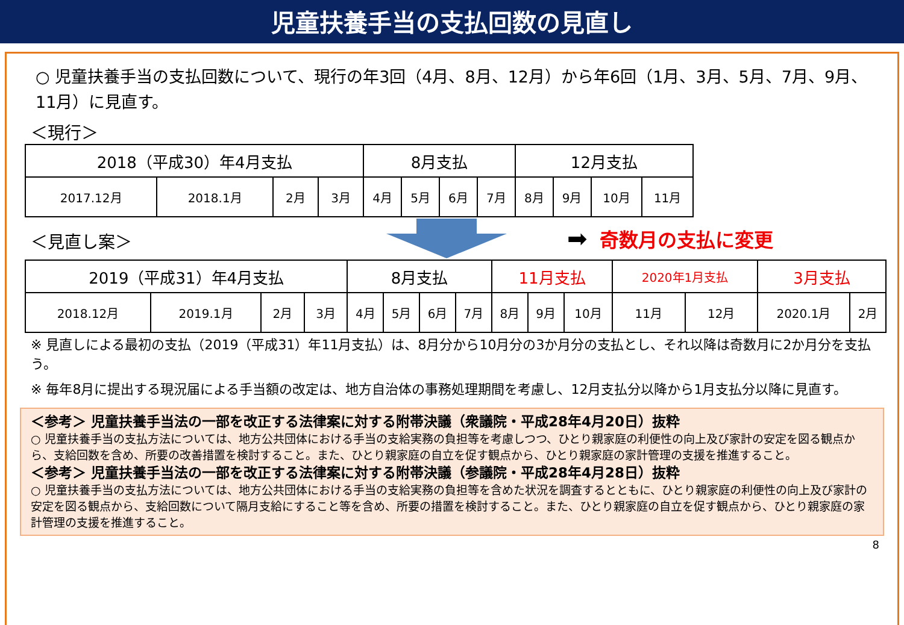児童扶養手当の支払回数の見直し
○ 児童扶養手当の支払回数について、現行の年3回（4月、8月、12月）から年6回（1月、3月、5月、7月、9月、11月）に見直す。
＜現行＞
| 2018（平成30）年4月支払 | | | | 8月支払 | | | | 12月支払 | | | |
| 2017.12月 | 2018.1月 | 2月 | 3月 | 4月 | 5月 | 6月 | 7月 | 8月 | 9月 | 10月 | 11月 |
＜見直し案＞
➡ 奇数月の支払に変更
| 2019（平成31）年4月支払 | | | | 8月支払 | | | | 11月支払 | | | 2020年1月支払 | | 3月支払 | |
| 2018.12月 | 2019.1月 | 2月 | 3月 | 4月 | 5月 | 6月 | 7月 | 8月 | 9月 | 10月 | 11月 | 12月 | 2020.1月 | 2月 |
※ 見直しによる最初の支払（2019（平成31）年11月支払）は、8月分から10月分の3か月分の支払とし、それ以降は奇数月に2か月分を支払う。
※ 毎年8月に提出する現況届による手当額の改定は、地方自治体の事務処理期間を考慮し、12月支払分以降から1月支払分以降に見直す。
＜参考＞ 児童扶養手当法の一部を改正する法律案に対する附帯決議（衆議院・平成28年4月20日）抜粋
○ 児童扶養手当の支払方法については、地方公共団体における手当の支給実務の負担等を考慮しつつ、ひとり親家庭の利便性の向上及び家計の安定を図る観点から、支給回数を含め、所要の改善措置を検討すること。また、ひとり親家庭の自立を促す観点から、ひとり親家庭の家計管理の支援を推進すること。
＜参考＞ 児童扶養手当法の一部を改正する法律案に対する附帯決議（参議院・平成28年4月28日）抜粋
○ 児童扶養手当の支払方法については、地方公共団体における手当の支給実務の負担等を含めた状況を調査するとともに、ひとり親家庭の利便性の向上及び家計の安定を図る観点から、支給回数について隔月支給にすること等を含め、所要の措置を検討すること。また、ひとり親家庭の自立を促す観点から、ひとり親家庭の家計管理の支援を推進すること。
8